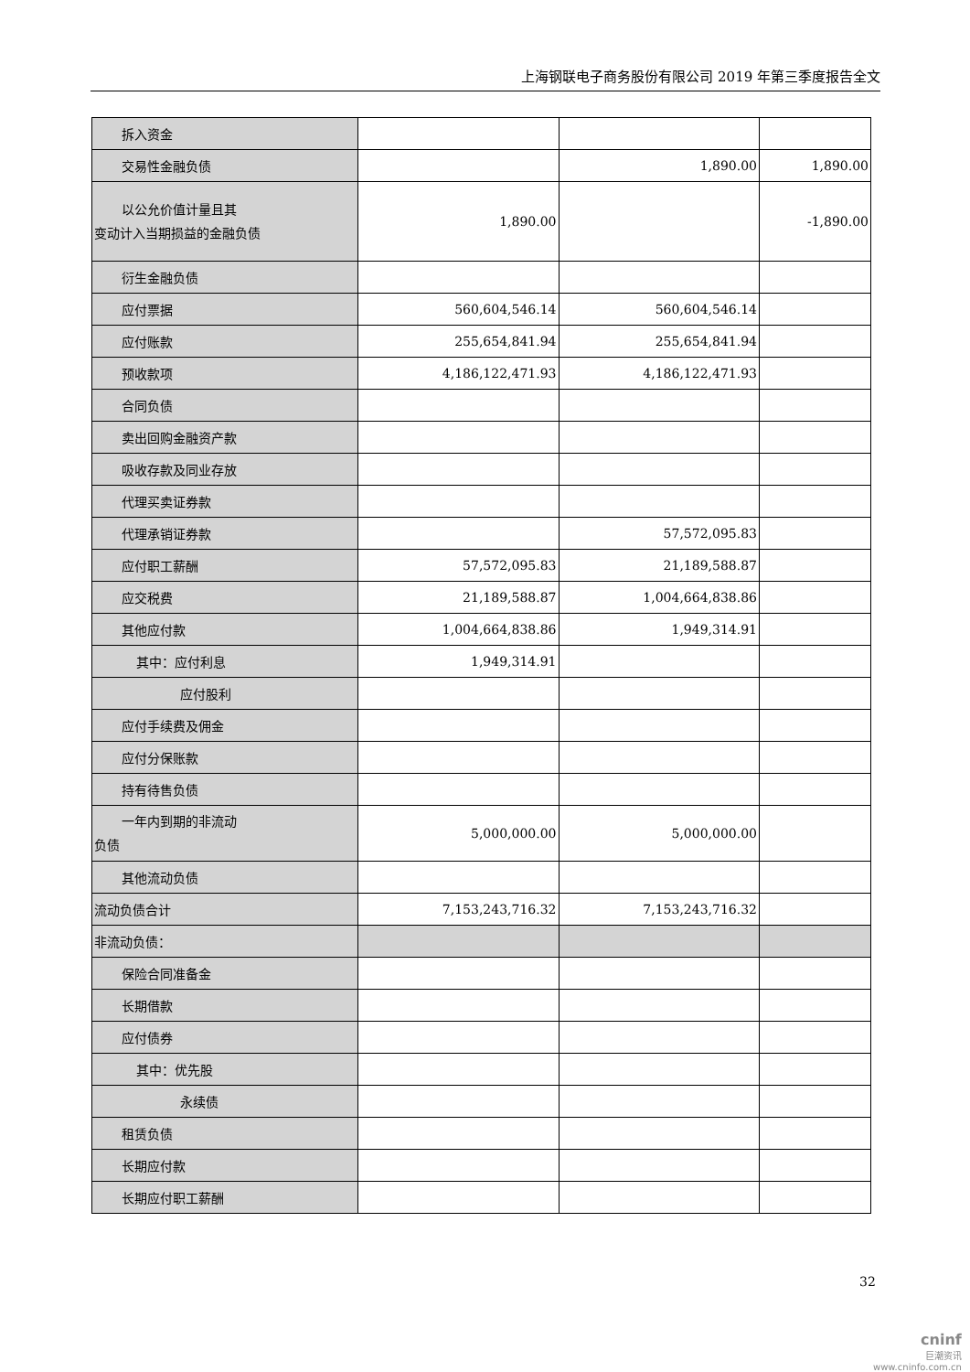上海钢联电子商务股份有限公司 2019 年第三季度报告全文
| 拆入资金 | | | |
| 交易性金融负债 | | 1,890.00 | 1,890.00 |
| 以公允价值计量且其 变动计入当期损益的金融负债 | 1,890.00 | | -1,890.00 |
| 衍生金融负债 | | | |
| 应付票据 | 560,604,546.14 | 560,604,546.14 | |
| 应付账款 | 255,654,841.94 | 255,654,841.94 | |
| 预收款项 | 4,186,122,471.93 | 4,186,122,471.93 | |
| 合同负债 | | | |
| 卖出回购金融资产款 | | | |
| 吸收存款及同业存放 | | | |
| 代理买卖证券款 | | | |
| 代理承销证券款 | | 57,572,095.83 | |
| 应付职工薪酬 | 57,572,095.83 | 21,189,588.87 | |
| 应交税费 | 21,189,588.87 | 1,004,664,838.86 | |
| 其他应付款 | 1,004,664,838.86 | 1,949,314.91 | |
| 其中：应付利息 | 1,949,314.91 | | |
| 应付股利 | | | |
| 应付手续费及佣金 | | | |
| 应付分保账款 | | | |
| 持有待售负债 | | | |
| 一年内到期的非流动 负债 | 5,000,000.00 | 5,000,000.00 | |
| 其他流动负债 | | | |
| 流动负债合计 | 7,153,243,716.32 | 7,153,243,716.32 | |
| 非流动负债： | | | |
| 保险合同准备金 | | | |
| 长期借款 | | | |
| 应付债券 | | | |
| 其中：优先股 | | | |
| 永续债 | | | |
| 租赁负债 | | | |
| 长期应付款 | | | |
| 长期应付职工薪酬 | | | |
32
cninf
巨潮资讯
www.cninfo.com.cn